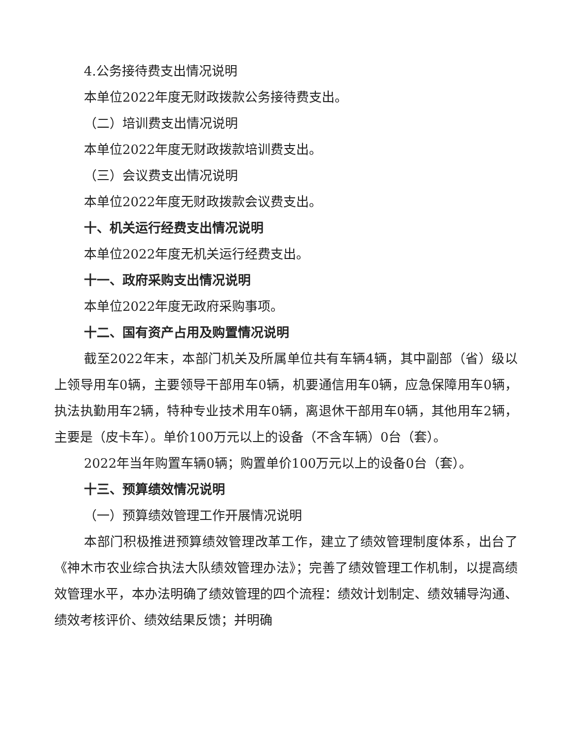4.公务接待费支出情况说明
本单位2022年度无财政拨款公务接待费支出。
（二）培训费支出情况说明
本单位2022年度无财政拨款培训费支出。
（三）会议费支出情况说明
本单位2022年度无财政拨款会议费支出。
十、机关运行经费支出情况说明
本单位2022年度无机关运行经费支出。
十一、政府采购支出情况说明
本单位2022年度无政府采购事项。
十二、国有资产占用及购置情况说明
截至2022年末，本部门机关及所属单位共有车辆4辆，其中副部（省）级以上领导用车0辆，主要领导干部用车0辆，机要通信用车0辆，应急保障用车0辆，执法执勤用车2辆，特种专业技术用车0辆，离退休干部用车0辆，其他用车2辆，主要是（皮卡车）。单价100万元以上的设备（不含车辆）0台（套）。
2022年当年购置车辆0辆；购置单价100万元以上的设备0台（套）。
十三、预算绩效情况说明
（一）预算绩效管理工作开展情况说明
本部门积极推进预算绩效管理改革工作，建立了绩效管理制度体系，出台了《神木市农业综合执法大队绩效管理办法》；完善了绩效管理工作机制，以提高绩效管理水平，本办法明确了绩效管理的四个流程：绩效计划制定、绩效辅导沟通、绩效考核评价、绩效结果反馈；并明确